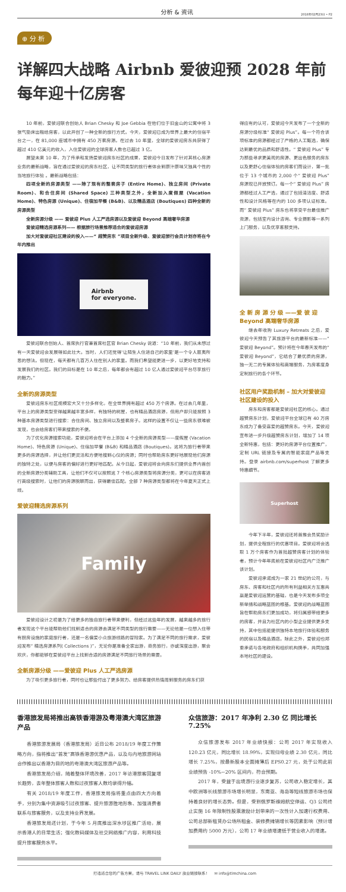分析 & 资讯 2018年02月23日 • P2
⊕ 分 析
详解四大战略 Airbnb 爱彼迎预 2028 年前每年迎十亿房客
10 年前，爱彼迎联合创始人 Brian Chesky 和 Joe Gebbia 在他们位于旧金山的公寓中将 3 张气垫床出租给房客，以此开创了一种全新的旅行方式。今天，爱彼迎已成为世界上最大的住宿平台之一，在 81,000 座城市中拥有 450 万套房源。在过去 10 年里，全球的爱彼迎房东共获得了超过 410 亿美元的收入，入住爱彼迎的全球房客人数也已超过 3 亿。
展望未来 10 年，为了传承和发扬爱彼迎房东社区的成果，爱彼迎今日发布了针对其核心房源业务的最新战略，旨在通过爱彼迎的房东社区，让不同类型的旅行者体会到原汁原味又独具个性的当地旅行体验 。最新战略包括：
四项全新的房源类型 ——除了现有的整套房子 (Entire Home)、独立房间 (Private Room)、和合住房间 (Shared Space) 三种类型之外，全新加入度假屋 (Vacation Home)、特色房源 (Unique)、住宿加早餐 (B&B)、以及精品酒店 (Boutiques) 四种全新的房源类型
全新房源分级 —— 爱彼迎 Plus 人工严选房源以及爱彼迎 Beyond 高端奢华房源
爱彼迎精选房源系列—— 根据旅行场景推荐适合的爱彼迎房源
加大对爱彼迎社区建设的投入——“ 超赞房东 ”项目全新升级、爱彼迎旅行会员计划亦将在今年内推出
Airbnb
for everyone.
爱彼迎联合创始人、首席执行官兼首席社区官 Brian Chesky 说道：“10 年前，我们从未想过有一天爱彼迎会发展得如此壮大。当时，人们还觉得‘让陌生人住进自己的家里’是一个令人匪夷所思的想法。但现在，每天都有几百万人住在别人的家里。而我们希望能更进一步，以更好地支持和发展我们的社区。我们的目标是在 10 年之后，每年都会有超过 10 亿人通过爱彼迎平台尽享旅行的魅力。”
全新的房源类型
爱彼迎房东社区规模宏大又十分多样化，在全世界拥有超过 450 万个房源。在过去几年里，平台上的房源类型变得越来越丰富多样，有独特的树屋，也有精品酒店房源，但用户却只能按照 3 种基本房源类型进行搜索：合住房间、独立房间以及整套房子。这样的设置不仅让一些房东很难被发现，也会给房客们带来搜索的不便。
为了优化房源搜索功能，爱彼迎将会在平台上添加 4 个全新的房源类型——度假屋 (Vacation Home)、特色房源 (Unique)、住宿加早餐 (B&B) 和精品酒店 (Boutiques)。这将为旅行者带来更多的房源选择，并让他们更灵活和方便地搜到心仪的房源；同时也帮助房东更好地展现他们房源的独特之处，以便与房客的偏好进行更好地匹配。从今日起，爱彼迎将会向房东们提供业界内首创的全新房源分类辅助工具，让他们不仅可以按照这 7 个核心房源类型将房源分类，更可以在房客进行高级搜索时，让他们的房源脱颖而出，获得最佳匹配。全部 7 种房源类型都将在今年夏天正式上线。
爱彼迎精选房源系列
Family
爱彼迎设计之初是为了给更多的独自旅行者带来便利，但经过这些年的发展，越来越多的旅行者发现这个平台能帮助他们找到适合的房源去满足不同类型的旅行需要——无论他是一位想入住带有厨房设施的家庭旅行者，还是一名偏爱小众旅游线路的冒险家。为了满足不同的旅行需求，爱彼迎发布“ 精选房源系列( Collections )”，无论你是准备全家出游，商务旅行，亦或深度出游，聚会欢庆，你都能够在爱彼迎平台上找到合适的房源满足不同旅行场景的需要。
全新房源分级 ——爱彼迎 Plus 人工严选房源
为了吸引更多旅行者，同时也让那些付出了更多努力、给房客提供热情周到服务的房东们获
得应有的认可，爱彼迎今天发布了一个全新的房源分级标准“ 爱彼迎 Plus”。每一个符合该项标准的房源都经过了严格的人工甄选，确保达到最优的品质和舒适性。“ 爱彼迎 Plus” 专为那些寻求更美观的房源、更出色服务的房东以及更舒心住宿体验的房客们而设计，第一批位于 13 个城市的 2,000 个“ 爱彼迎 Plus” 房源现已开放预订。每一个“ 爱彼迎 Plus” 房源都经过人工严选，通过了包括清洁度、舒适性和设计风格等在内的 100 多项认证标准。而“ 爱彼迎 Plus” 房东也将享受平台最佳推广资源，包括室内设计咨询、专业摄影等一系列上门服务，以及优享客服支持。
全 新 房 源 分 级 ——爱 彼 迎 Beyond 高端奢华房源
继去年收购 Luxury Retreats 之后，爱彼迎今天预告了其旅游平台的最新标准——“ 爱彼迎 Beyond”。预计将在今年春天发布的“ 爱彼迎 Beyond”，它结合了最优质的房源，独一无二的专属体验和高端服务，为房客度身定制旅行的各个环节。
社区用户奖励机制 – 加大对爱彼迎社区建设的投入
房东和房客都是爱彼迎社区的核心。通过超赞房东计划，爱彼迎平台全球已有 40 万房东成为了备受喜爱的超赞房东。今天，爱彼迎宣布进一步升级超赞房东计划，增加了 14 项全新特惠，包括：更好的房源平台位置推广，定制 URL 链接及专属的智能家庭产品等支持。登录 airbnb.com/superhost 了解更多特惠细节。
Superhost
今年下半年，爱彼迎还将首推会员奖励计划，提供全程旅行的优惠项目。爱彼迎将会选取 1 万个房客作为首批超赞房客计划的体验者，预计今年年底前在爱彼迎社区内广泛推广该计划。
爱彼迎承诺成为一家 21 世纪的公司，与房东、房客和社区内的所有利益相关方互惠共赢是爱彼迎运营的基础，也是今天发布多项全新举措和战略蓝图的根基。爱彼迎的战略蓝图旨在帮助房东们更加成功，将归属感带给更多的房客，并且为社区内的小型企业提供更多支持，其中包括能提供独特本地旅行体验和服务的民宿以及精品酒店。除此之外，爱彼迎也郑重承诺与各地政府和组织机构携手，共同加强本地社区的建设。
香港旅发局将推出高铁香港游及粤港澳大湾区旅游产品
香港旅游发展局（香港旅发局）近日公布 2018/19 年度工作策略方向，指将推出“首发”高铁香港游优惠产品，以及与内地旅游网站合作推出以香港为目的地的粤港澳大湾区旅游产品等。
香港旅发局介绍，随着整体环境改善，2017 年访港旅客回复增长趋势，去年整体旅客人数和过夜旅客人数均录得升幅。
有关 2018/19 年度工作，香港旅发局指将重点由四大方向着手，分别为集中资源吸引过夜旅客、提升旅游胜地形象、加强消费者联系与旅客服务，以及支持业界发展。
香港旅发局还计划，于今年 5 月底推出深水埗区推广活动，展示香港人的日常生活；强化数码媒体及社交网络推广内容，利用科技提升旅客服务水平。
众信旅游：2017 年净利 2.30 亿 同比增长 7.25%
众信旅游发布 2017 年业绩快报：公司 2017 年实现收入 120.23 亿元，同比增长 18.99%，实现归母业绩 2.30 亿元，同比增长 7.25%，按最新股本全面摊薄后 EPS0.27 元，处于公司此前业绩预告 -10%~20% 区间内，符合预期。
2017 年，受益于出境游行业逐步复苏，公司收入稳定增长，其中欧洲等长线旅游市场增长明显，东南亚、海岛等短线旅游市场也保持着良好的增长态势。但是，受到俄罗斯维姆航空停运、Q3 公司终止实施 16 年限制性股票激励计划带来的一次性计入加速行权费用、公司总部新租赁办公场所租金、装修费摊销增长等因素影响（预计增加费用约 5000 万元），公司 17 年业绩增速低于营业收入的增速。
打造适合您的广告方案，请与 TRAVEL LINK DAILY 旅业链接联系！ ✉ info@tlmchina.com